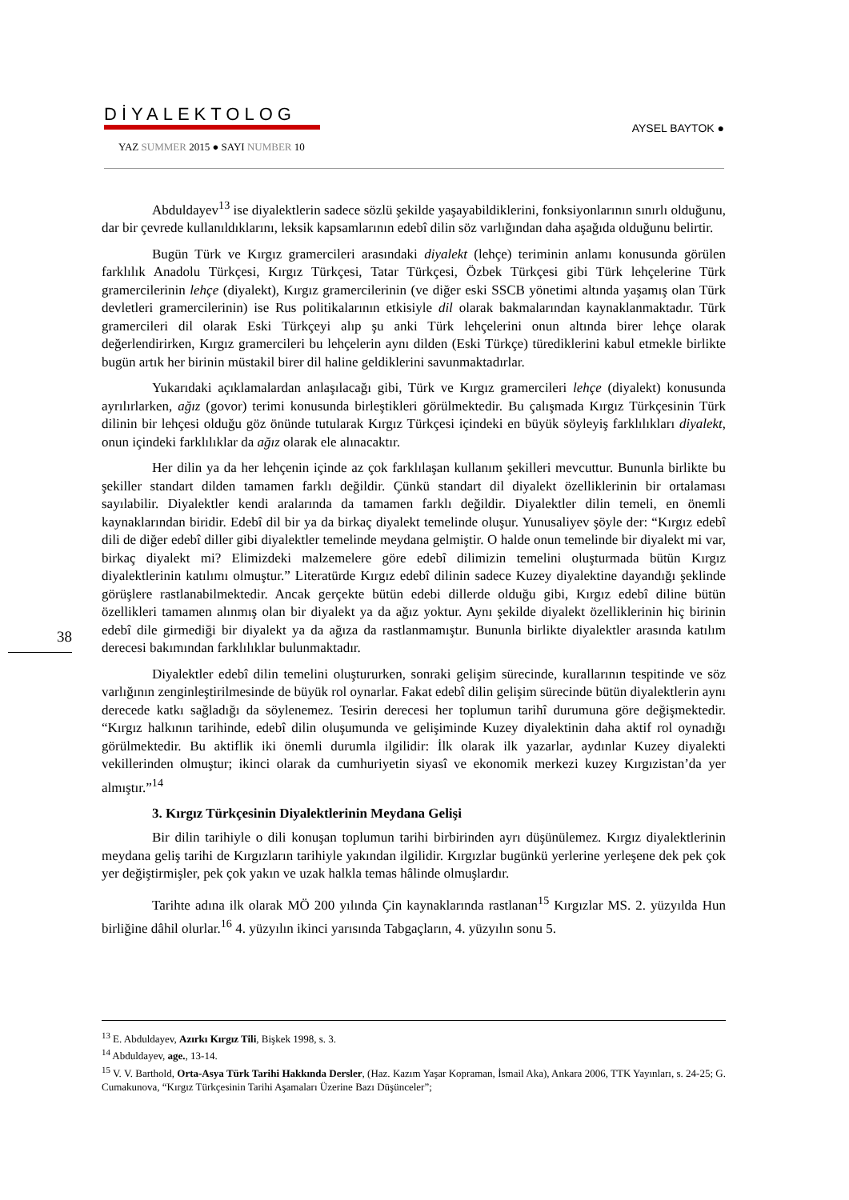DİYALEKTOLOG
YAZ SUMMER 2015 ● SAYI NUMBER 10
AYSEL BAYTOK ●
Abduldayev<sup>13</sup> ise diyalektlerin sadece sözlü şekilde yaşayabildiklerini, fonksiyonlarının sınırlı olduğunu, dar bir çevrede kullanıldıklarını, leksik kapsamlarının edebî dilin söz varlığından daha aşağıda olduğunu belirtir.
Bugün Türk ve Kırgız gramercileri arasındaki diyalekt (lehçe) teriminin anlamı konusunda görülen farklılık Anadolu Türkçesi, Kırgız Türkçesi, Tatar Türkçesi, Özbek Türkçesi gibi Türk lehçelerine Türk gramercilerinin lehçe (diyalekt), Kırgız gramercilerinin (ve diğer eski SSCB yönetimi altında yaşamış olan Türk devletleri gramercilerinin) ise Rus politikalarının etkisiyle dil olarak bakmalarından kaynaklanmaktadır. Türk gramercileri dil olarak Eski Türkçeyi alıp şu anki Türk lehçelerini onun altında birer lehçe olarak değerlendirirken, Kırgız gramercileri bu lehçelerin aynı dilden (Eski Türkçe) türediklerini kabul etmekle birlikte bugün artık her birinin müstakil birer dil haline geldiklerini savunmaktadırlar.
Yukarıdaki açıklamalardan anlaşılacağı gibi, Türk ve Kırgız gramercileri lehçe (diyalekt) konusunda ayrılırlarken, ağız (govor) terimi konusunda birleştikleri görülmektedir. Bu çalışmada Kırgız Türkçesinin Türk dilinin bir lehçesi olduğu göz önünde tutularak Kırgız Türkçesi içindeki en büyük söyleyiş farklılıkları diyalekt, onun içindeki farklılıklar da ağız olarak ele alınacaktır.
Her dilin ya da her lehçenin içinde az çok farklılaşan kullanım şekilleri mevcuttur. Bununla birlikte bu şekiller standart dilden tamamen farklı değildir. Çünkü standart dil diyalekt özelliklerinin bir ortalaması sayılabilir. Diyalektler kendi aralarında da tamamen farklı değildir. Diyalektler dilin temeli, en önemli kaynaklarından biridir. Edebî dil bir ya da birkaç diyalekt temelinde oluşur. Yunusaliyev şöyle der: “Kırgız edebî dili de diğer edebî diller gibi diyalektler temelinde meydana gelmiştir. O halde onun temelinde bir diyalekt mi var, birkaç diyalekt mi? Elimizdeki malzemelere göre edebî dilimizin temelini oluşturmada bütün Kırgız diyalektlerinin katılımı olmuştur.” Literatürde Kırgız edebî dilinin sadece Kuzey diyalektine dayandığı şeklinde görüşlere rastlanabilmektedir. Ancak gerçekte bütün edebi dillerde olduğu gibi, Kırgız edebî diline bütün özellikleri tamamen alınmış olan bir diyalekt ya da ağız yoktur. Aynı şekilde diyalekt özelliklerinin hiç birinin edebî dile girmediği bir diyalekt ya da ağıza da rastlanmamıştır. Bununla birlikte diyalektler arasında katılım derecesi bakımından farklılıklar bulunmaktadır.
Diyalektler edebî dilin temelini oluştururken, sonraki gelişim sürecinde, kurallarının tespitinde ve söz varlığının zenginleştirilmesinde de büyük rol oynarlar. Fakat edebî dilin gelişim sürecinde bütün diyalektlerin aynı derecede katkı sağladığı da söylenemez. Tesirin derecesi her toplumun tarihî durumuna göre değişmektedir. “Kırgız halkının tarihinde, edebî dilin oluşumunda ve gelişiminde Kuzey diyalektinin daha aktif rol oynadığı görülmektedir. Bu aktiflik iki önemli durumla ilgilidir: İlk olarak ilk yazarlar, aydınlar Kuzey diyalekti vekillerinden olmuştur; ikinci olarak da cumhuriyetin siyasî ve ekonomik merkezi kuzey Kırgızistan’da yer almıştır.”<sup>14</sup>
3. Kırgız Türkçesinin Diyalektlerinin Meydana Gelişi
Bir dilin tarihiyle o dili konuşan toplumun tarihi birbirinden ayrı düşünülemez. Kırgız diyalektlerinin meydana geliş tarihi de Kırgızların tarihiyle yakından ilgilidir. Kırgızlar bugünkü yerlerine yerleşene dek pek çok yer değiştirmişler, pek çok yakın ve uzak halkla temas hâlinde olmuşlardır.
Tarihte adına ilk olarak MÖ 200 yılında Çin kaynaklarında rastlanan<sup>15</sup> Kırgızlar MS. 2. yüzyılda Hun birliğine dâhil olurlar.<sup>16</sup> 4. yüzyılın ikinci yarısında Tabgaçların, 4. yüzyılın sonu 5.
38
<sup>13</sup> E. Abduldayev, Azırkı Kırgız Tili, Bişkek 1998, s. 3.
<sup>14</sup> Abduldayev, age., 13-14.
<sup>15</sup> V. V. Barthold, Orta-Asya Türk Tarihi Hakkında Dersler, (Haz. Kazım Yaşar Kopraman, İsmail Aka), Ankara 2006, TTK Yayınları, s. 24-25; G. Cumakunova, “Kırgız Türkçesinin Tarihi Aşamaları Üzerine Bazı Düşünceler”;